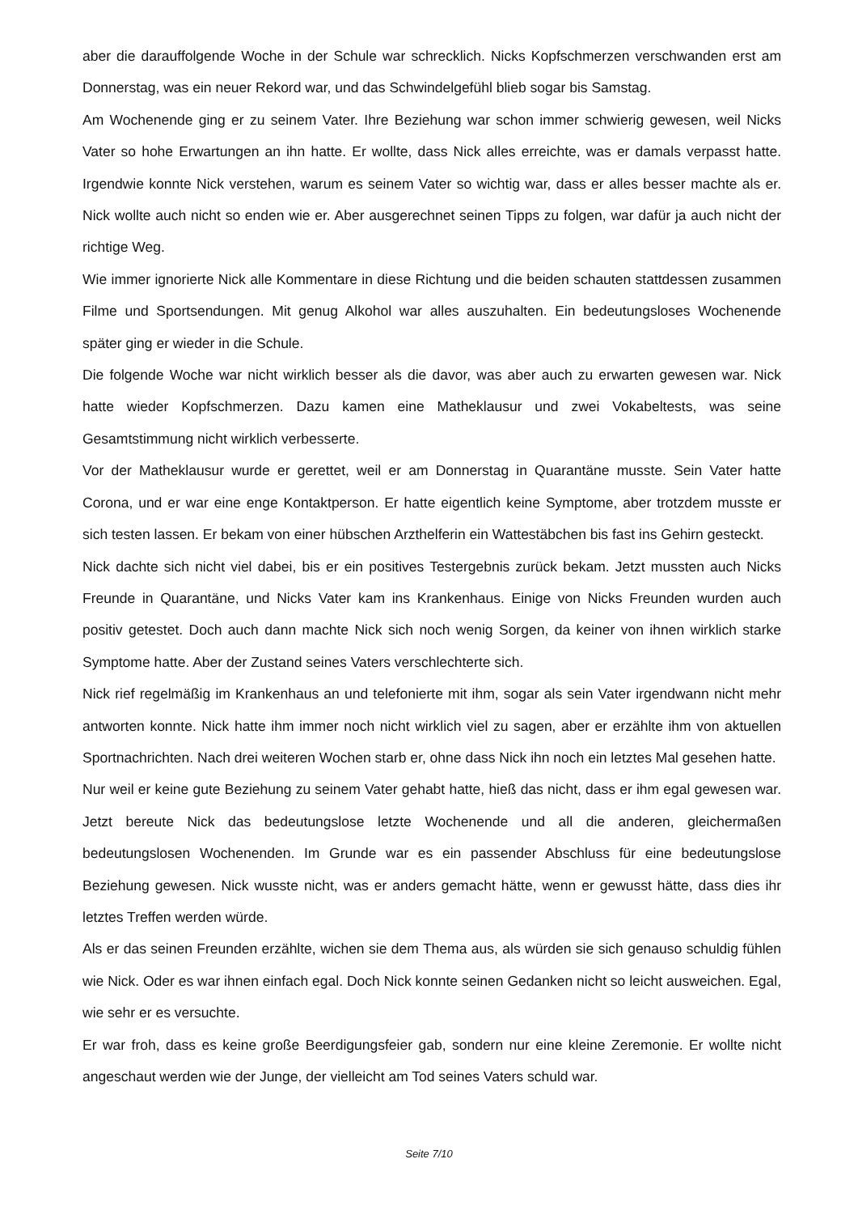aber die darauffolgende Woche in der Schule war schrecklich. Nicks Kopfschmerzen verschwanden erst am Donnerstag, was ein neuer Rekord war, und das Schwindelgefühl blieb sogar bis Samstag.
Am Wochenende ging er zu seinem Vater. Ihre Beziehung war schon immer schwierig gewesen, weil Nicks Vater so hohe Erwartungen an ihn hatte. Er wollte, dass Nick alles erreichte, was er damals verpasst hatte. Irgendwie konnte Nick verstehen, warum es seinem Vater so wichtig war, dass er alles besser machte als er. Nick wollte auch nicht so enden wie er. Aber ausgerechnet seinen Tipps zu folgen, war dafür ja auch nicht der richtige Weg.
Wie immer ignorierte Nick alle Kommentare in diese Richtung und die beiden schauten stattdessen zusammen Filme und Sportsendungen. Mit genug Alkohol war alles auszuhalten. Ein bedeutungsloses Wochenende später ging er wieder in die Schule.
Die folgende Woche war nicht wirklich besser als die davor, was aber auch zu erwarten gewesen war. Nick hatte wieder Kopfschmerzen. Dazu kamen eine Matheklausur und zwei Vokabeltests, was seine Gesamtstimmung nicht wirklich verbesserte.
Vor der Matheklausur wurde er gerettet, weil er am Donnerstag in Quarantäne musste. Sein Vater hatte Corona, und er war eine enge Kontaktperson. Er hatte eigentlich keine Symptome, aber trotzdem musste er sich testen lassen. Er bekam von einer hübschen Arzthelferin ein Wattestäbchen bis fast ins Gehirn gesteckt.
Nick dachte sich nicht viel dabei, bis er ein positives Testergebnis zurück bekam. Jetzt mussten auch Nicks Freunde in Quarantäne, und Nicks Vater kam ins Krankenhaus. Einige von Nicks Freunden wurden auch positiv getestet. Doch auch dann machte Nick sich noch wenig Sorgen, da keiner von ihnen wirklich starke Symptome hatte. Aber der Zustand seines Vaters verschlechterte sich.
Nick rief regelmäßig im Krankenhaus an und telefonierte mit ihm, sogar als sein Vater irgendwann nicht mehr antworten konnte. Nick hatte ihm immer noch nicht wirklich viel zu sagen, aber er erzählte ihm von aktuellen Sportnachrichten. Nach drei weiteren Wochen starb er, ohne dass Nick ihn noch ein letztes Mal gesehen hatte.
Nur weil er keine gute Beziehung zu seinem Vater gehabt hatte, hieß das nicht, dass er ihm egal gewesen war. Jetzt bereute Nick das bedeutungslose letzte Wochenende und all die anderen, gleichermaßen bedeutungslosen Wochenenden. Im Grunde war es ein passender Abschluss für eine bedeutungslose Beziehung gewesen. Nick wusste nicht, was er anders gemacht hätte, wenn er gewusst hätte, dass dies ihr letztes Treffen werden würde.
Als er das seinen Freunden erzählte, wichen sie dem Thema aus, als würden sie sich genauso schuldig fühlen wie Nick. Oder es war ihnen einfach egal. Doch Nick konnte seinen Gedanken nicht so leicht ausweichen. Egal, wie sehr er es versuchte.
Er war froh, dass es keine große Beerdigungsfeier gab, sondern nur eine kleine Zeremonie. Er wollte nicht angeschaut werden wie der Junge, der vielleicht am Tod seines Vaters schuld war.
Seite 7/10